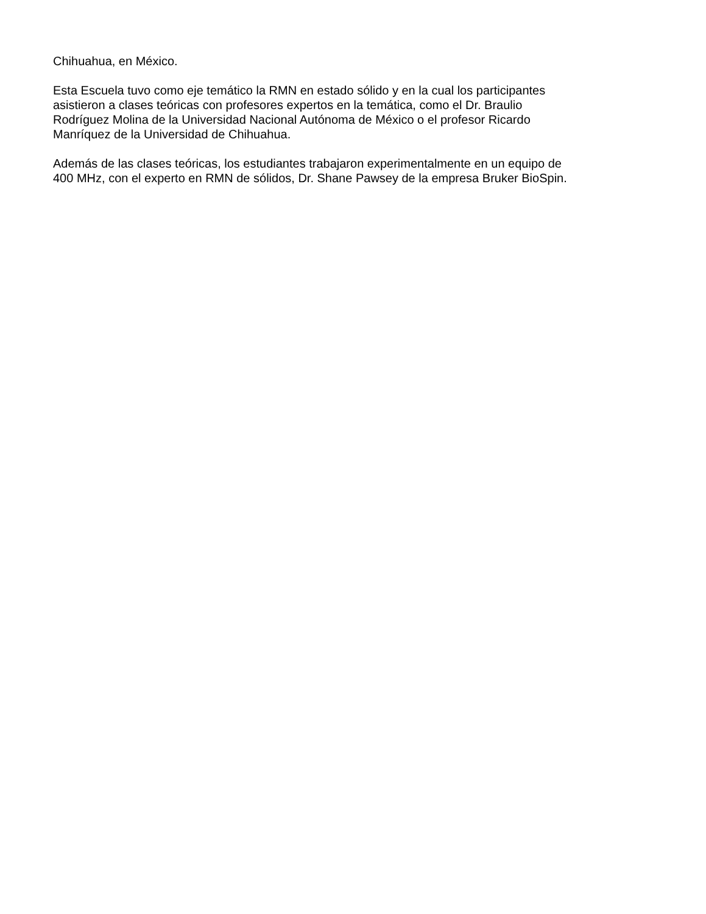Chihuahua, en México.
Esta Escuela tuvo como eje temático la RMN en estado sólido y en la cual los participantes
asistieron a clases teóricas con profesores expertos en la temática, como el Dr. Braulio
Rodríguez Molina de la Universidad Nacional Autónoma de México o el profesor Ricardo
Manríquez de la Universidad de Chihuahua.
Además de las clases teóricas, los estudiantes trabajaron experimentalmente en un equipo de
400 MHz, con el experto en RMN de sólidos, Dr. Shane Pawsey de la empresa Bruker BioSpin.